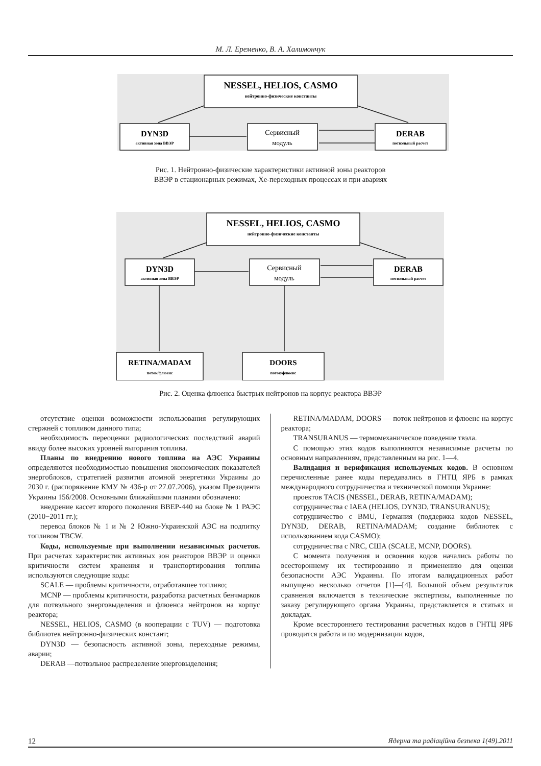М. Л. Еременко, В. А. Халимончук
NESSEL, HELIOS, CASMO
нейтронно-физические константы
DYN3D
активная зона ВВЭР
Сервисный
модуль
DERAB
потвэльный расчет
Рис. 1. Нейтронно-физические характеристики активной зоны реакторов
ВВЭР в стационарных режимах, Хе-переходных процессах и при авариях
NESSEL, HELIOS, CASMO
нейтронно-физические константы
DYN3D
активная зона ВВЭР
Сервисный
модуль
DERAB
потвэльный расчет
RETINA/MADAM
поток/флюенс
DOORS
поток/флюенс
Рис. 2. Оценка флюенса быстрых нейтронов на корпус реактора ВВЭР
отсутствие оценки возможности использования регулирующих стержней с топливом данного типа;
необходимость переоценки радиологических последствий аварий ввиду более высоких уровней выгорания топлива.
Планы по внедрению нового топлива на АЭС Украины определяются необходимостью повышения экономических показателей энергоблоков, стратегией развития атомной энергетики Украины до 2030 г. (распоряжение КМУ № 436-р от 27.07.2006), указом Президента Украины 156/2008. Основными ближайшими планами обозначено:
внедрение кассет второго поколения ВВЕР-440 на блоке № 1 РАЭС (2010−2011 гг.);
перевод блоков № 1 и № 2 Южно-Украинской АЭС на подпитку топливом ТВСW.
Коды, используемые при выполнении независимых расчетов. При расчетах характеристик активных зон реакторов ВВЭР и оценки критичности систем хранения и транспортирования топлива используются следующие коды:
SCALE — проблемы критичности, отработавшее топливо;
MCNP — проблемы критичности, разработка расчетных бенчмарков для потвэльного энерговыделения и флюенса нейтронов на корпус реактора;
NESSEL, HELIOS, CASMO (в кооперации с TUV) — подготовка библиотек нейтронно-физических констант;
DYN3D — безопасность активной зоны, переходные режимы, аварии;
DERAB —потвэльное распределение энерговыделения;
RETINA/MADAM, DOORS — поток нейтронов и флюенс на корпус реактора;
TRANSURANUS — термомеханическое поведение твэла.
С помощью этих кодов выполняются независимые расчеты по основным направлениям, представленным на рис. 1—4.
Валидация и верификация используемых кодов. В основном перечисленные ранее коды передавались в ГНТЦ ЯРБ в рамках международного сотрудничества и технической помощи Украине:
проектов TACIS (NESSEL, DERAB, RETINA/MADAM);
сотрудничества с IAEA (HELIOS, DYN3D, TRANSURANUS);
сотрудничество с BMU, Германия (поддержка кодов NESSEL, DYN3D, DERAB, RETINA/MADAM; создание библиотек с использованием кода CASMO);
сотрудничества с NRC, США (SCALE, MCNP, DOORS).
С момента получения и освоения кодов начались работы по всестороннему их тестированию и применению для оценки безопасности АЭС Украины. По итогам валидационных работ выпущено несколько отчетов [1]—[4]. Большой объем результатов сравнения включается в технические экспертизы, выполненные по заказу регулирующего органа Украины, представляется в статьях и докладах.
Кроме всестороннего тестирования расчетных кодов в ГНТЦ ЯРБ проводится работа и по модернизации кодов,
12 Ядерна та радіаційна безпека 1(49).2011